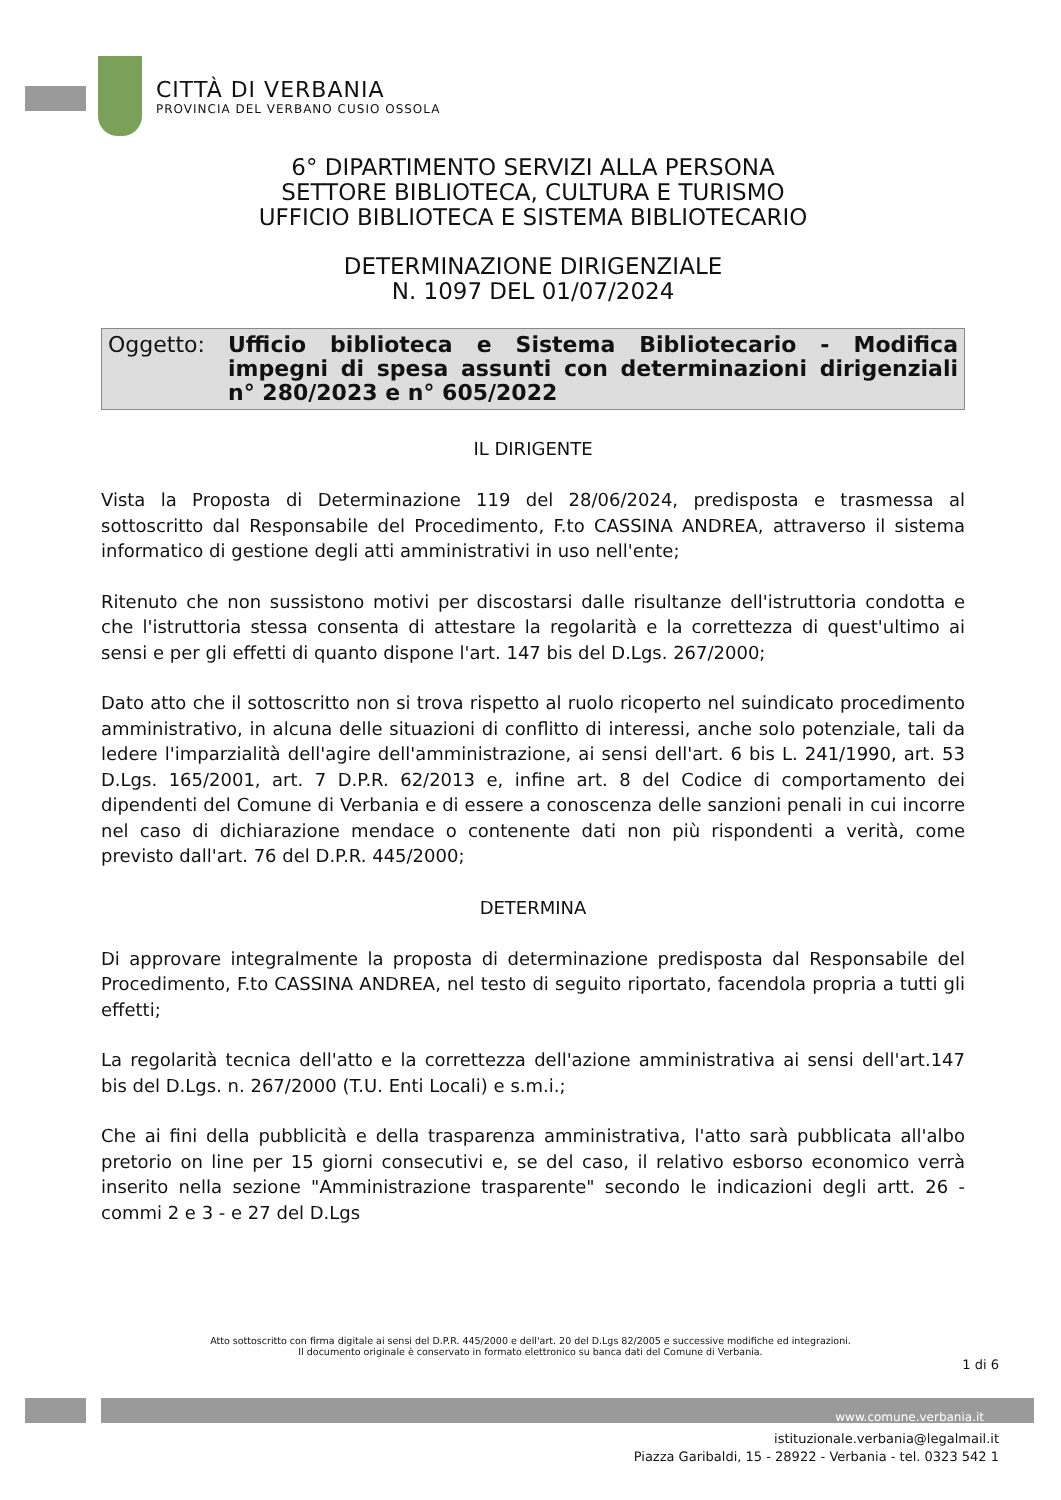CITTÀ DI VERBANIA
PROVINCIA DEL VERBANO CUSIO OSSOLA
6° DIPARTIMENTO SERVIZI ALLA PERSONA
SETTORE BIBLIOTECA, CULTURA E TURISMO
UFFICIO BIBLIOTECA E SISTEMA BIBLIOTECARIO
DETERMINAZIONE DIRIGENZIALE
N. 1097 DEL 01/07/2024
Oggetto: Ufficio biblioteca e Sistema Bibliotecario - Modifica impegni di spesa assunti con determinazioni dirigenziali n° 280/2023 e n° 605/2022
IL DIRIGENTE
Vista la Proposta di Determinazione 119 del 28/06/2024, predisposta e trasmessa al sottoscritto dal Responsabile del Procedimento, F.to CASSINA ANDREA, attraverso il sistema informatico di gestione degli atti amministrativi in uso nell'ente;
Ritenuto che non sussistono motivi per discostarsi dalle risultanze dell'istruttoria condotta e che l'istruttoria stessa consenta di attestare la regolarità e la correttezza di quest'ultimo ai sensi e per gli effetti di quanto dispone l'art. 147 bis del D.Lgs. 267/2000;
Dato atto che il sottoscritto non si trova rispetto al ruolo ricoperto nel suindicato procedimento amministrativo, in alcuna delle situazioni di conflitto di interessi, anche solo potenziale, tali da ledere l'imparzialità dell'agire dell'amministrazione, ai sensi dell'art. 6 bis L. 241/1990, art. 53 D.Lgs. 165/2001, art. 7 D.P.R. 62/2013 e, infine art. 8 del Codice di comportamento dei dipendenti del Comune di Verbania e di essere a conoscenza delle sanzioni penali in cui incorre nel caso di dichiarazione mendace o contenente dati non più rispondenti a verità, come previsto dall'art. 76 del D.P.R. 445/2000;
DETERMINA
Di approvare integralmente la proposta di determinazione predisposta dal Responsabile del Procedimento, F.to CASSINA ANDREA, nel testo di seguito riportato, facendola propria a tutti gli effetti;
La regolarità tecnica dell'atto e la correttezza dell'azione amministrativa ai sensi dell'art.147 bis del D.Lgs. n. 267/2000 (T.U. Enti Locali) e s.m.i.;
Che ai fini della pubblicità e della trasparenza amministrativa, l'atto sarà pubblicata all'albo pretorio on line per 15 giorni consecutivi e, se del caso, il relativo esborso economico verrà inserito nella sezione "Amministrazione trasparente" secondo le indicazioni degli artt. 26 - commi 2 e 3 - e 27 del D.Lgs
Atto sottoscritto con firma digitale ai sensi del D.P.R. 445/2000 e dell'art. 20 del D.Lgs 82/2005 e successive modifiche ed integrazioni.
Il documento originale è conservato in formato elettronico su banca dati del Comune di Verbania.
1 di 6
www.comune.verbania.it
istituzionale.verbania@legalmail.it
Piazza Garibaldi, 15 - 28922 - Verbania - tel. 0323 542 1